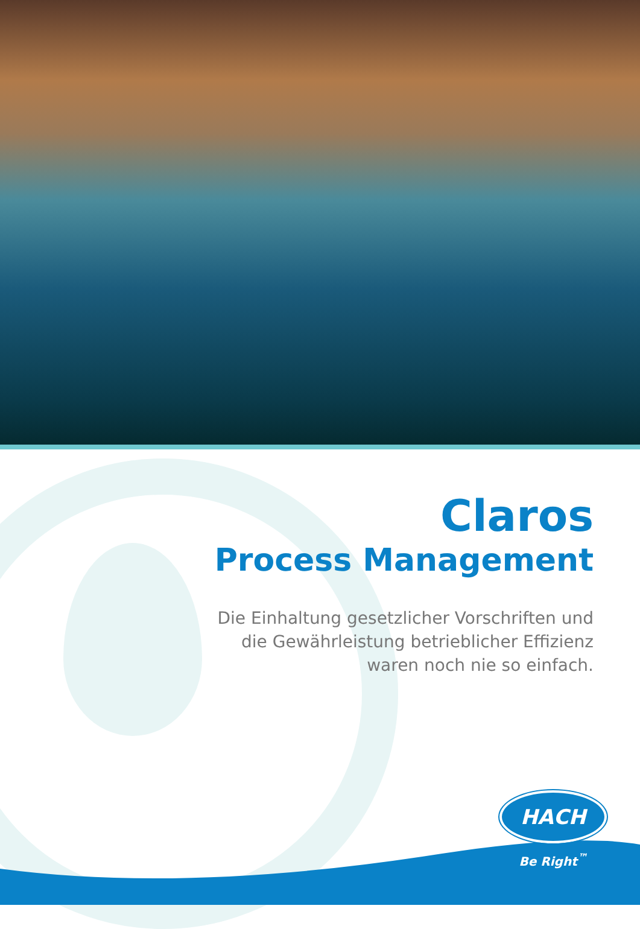Claros
Process Management
Die Einhaltung gesetzlicher Vorschriften und
die Gewährleistung betrieblicher Effizienz
waren noch nie so einfach.
HACH
Be Right<sup>™</sup>